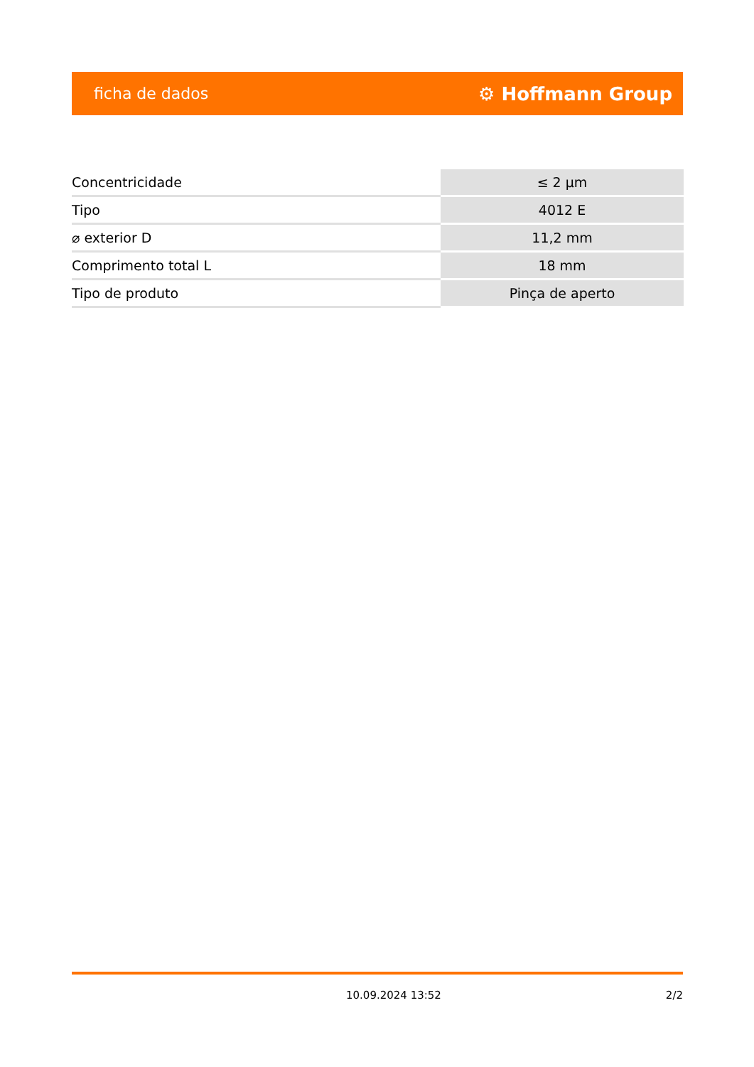ficha de dados ⚙ Hoffmann Group
| Concentricidade | ≤ 2 µm |
| Tipo | 4012 E |
| ⌀ exterior D | 11,2 mm |
| Comprimento total L | 18 mm |
| Tipo de produto | Pinça de aperto |
10.09.2024 13:52 2/2